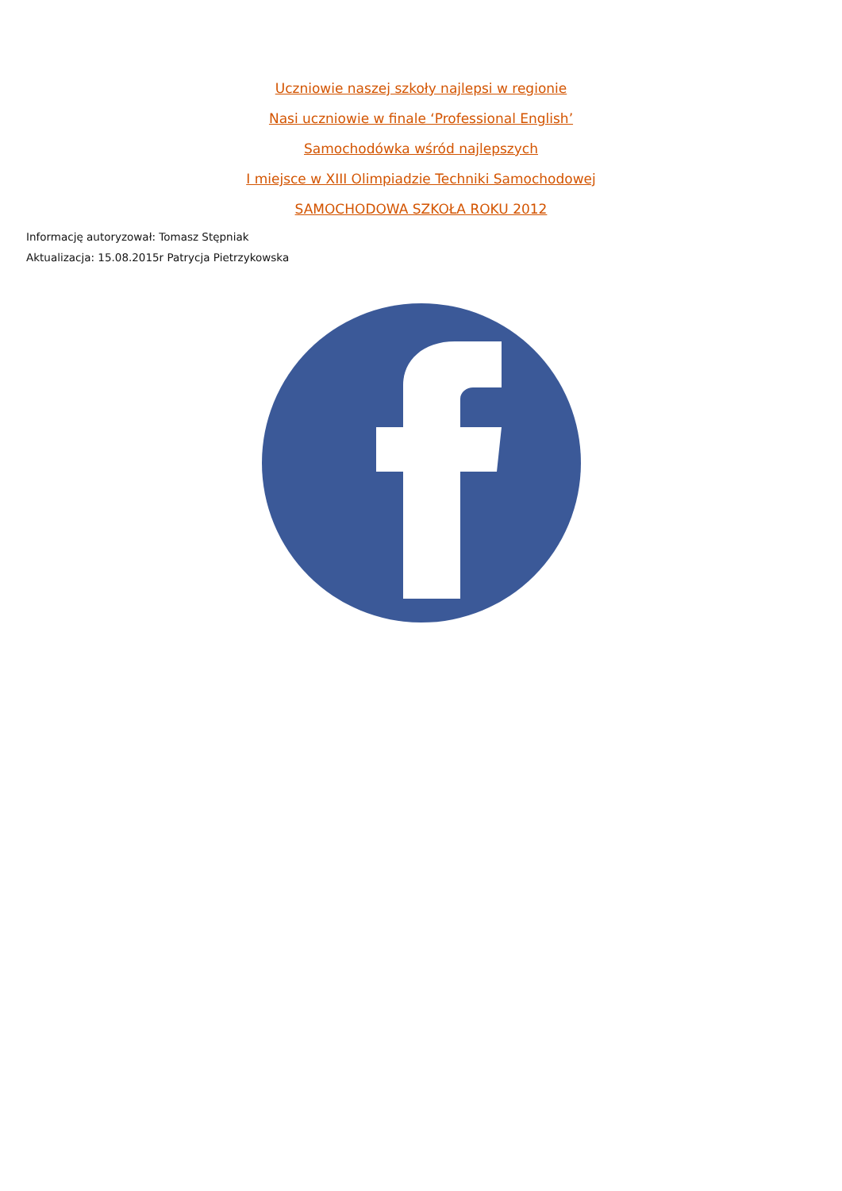Uczniowie naszej szkoły najlepsi w regionie
Nasi uczniowie w finale ‘Professional English’
Samochodówka wśród najlepszych
I miejsce w XIII Olimpiadzie Techniki Samochodowej
SAMOCHODOWA SZKOŁA ROKU 2012
Informację autoryzował: Tomasz Stępniak
Aktualizacja: 15.08.2015r Patrycja Pietrzykowska